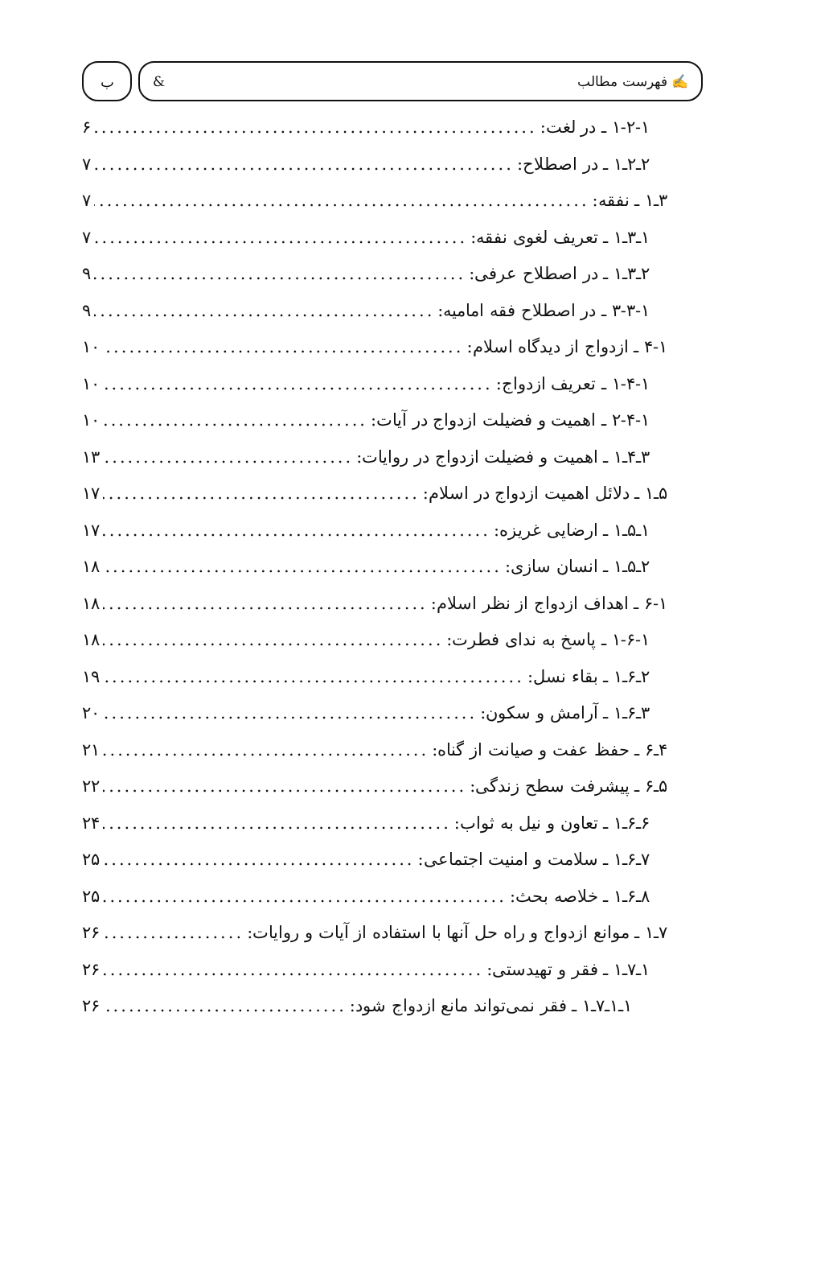✍ فهرست مطالب & ب
۱-۲-۱ ـ در لغت: ۶
۲ـ۲ـ۱ ـ در اصطلاح: ۷
۳ـ۱ ـ نفقه: ۷
۱ـ۳ـ۱ ـ تعریف لغوی نفقه: ۷
۲ـ۳ـ۱ ـ در اصطلاح عرفی: ۹
۳-۳-۱ ـ در اصطلاح فقه امامیه: ۹
۴-۱ ـ ازدواج از دیدگاه اسلام: ۱۰
۱-۴-۱ ـ تعریف ازدواج: ۱۰
۲-۴-۱ ـ اهمیت و فضیلت ازدواج در آیات: ۱۰
۳ـ۴ـ۱ ـ اهمیت و فضیلت ازدواج در روایات: ۱۳
۵ـ۱ ـ دلائل اهمیت ازدواج در اسلام: ۱۷
۱ـ۵ـ۱ ـ ارضایی غریزه: ۱۷
۲ـ۵ـ۱ ـ انسان سازی: ۱۸
۶-۱ ـ اهداف ازدواج از نظر اسلام: ۱۸
۱-۶-۱ ـ پاسخ به ندای فطرت: ۱۸
۲ـ۶ـ۱ ـ بقاء نسل: ۱۹
۳ـ۶ـ۱ ـ آرامش و سکون: ۲۰
۴ـ۶ ـ حفظ عفت و صیانت از گناه: ۲۱
۵ـ۶ ـ پیشرفت سطح زندگی: ۲۲
۶ـ۶ـ۱ ـ تعاون و نیل به ثواب: ۲۴
۷ـ۶ـ۱ ـ سلامت و امنیت اجتماعی: ۲۵
۸ـ۶ـ۱ ـ خلاصه بحث: ۲۵
۷ـ۱ ـ موانع ازدواج و راه حل آنها با استفاده از آیات و روایات: ۲۶
۱ـ۷ـ۱ ـ فقر و تهیدستی: ۲۶
۱ـ۱ـ۷ـ۱ ـ فقر نمی‌تواند مانع ازدواج شود: ۲۶